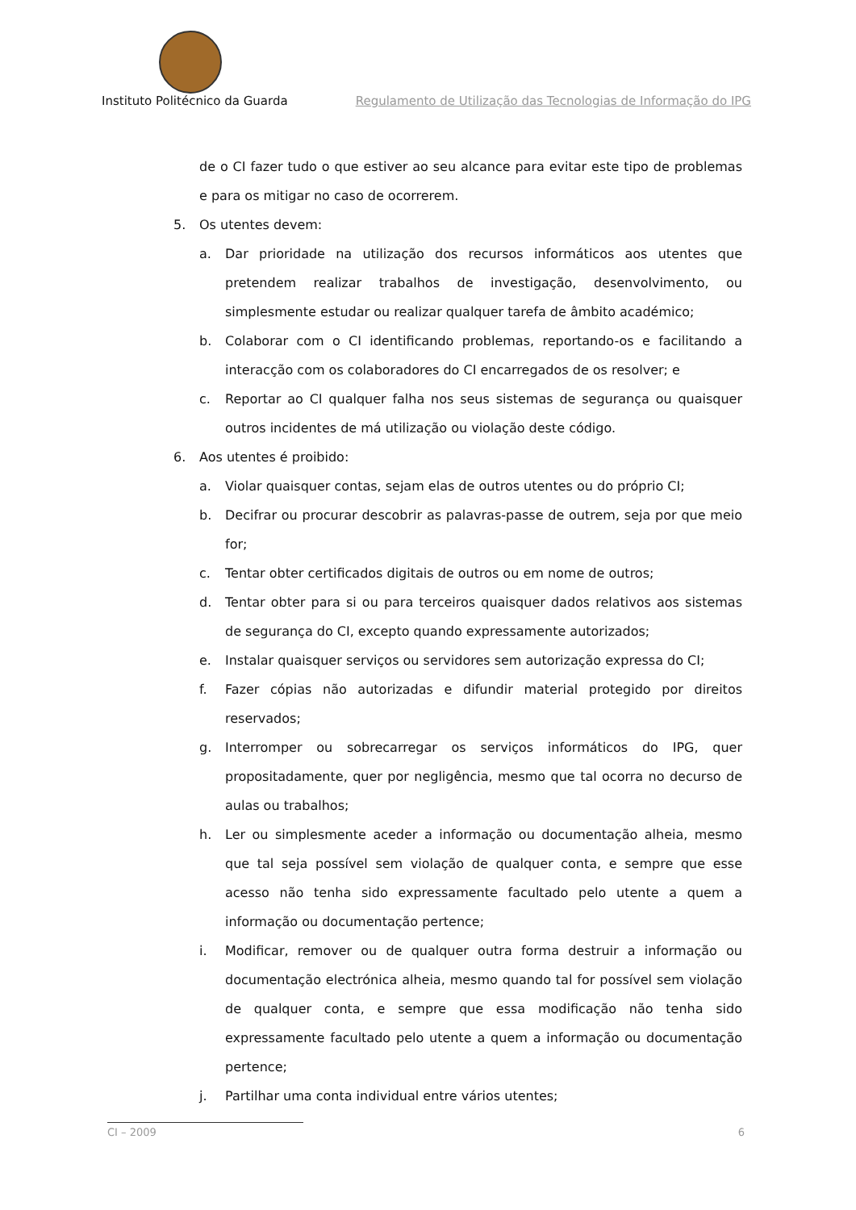Instituto Politécnico da Guarda
Regulamento de Utilização das Tecnologias de Informação do IPG
de o CI fazer tudo o que estiver ao seu alcance para evitar este tipo de problemas e para os mitigar no caso de ocorrerem.
5. Os utentes devem:
a. Dar prioridade na utilização dos recursos informáticos aos utentes que pretendem realizar trabalhos de investigação, desenvolvimento, ou simplesmente estudar ou realizar qualquer tarefa de âmbito académico;
b. Colaborar com o CI identificando problemas, reportando-os e facilitando a interacção com os colaboradores do CI encarregados de os resolver; e
c. Reportar ao CI qualquer falha nos seus sistemas de segurança ou quaisquer outros incidentes de má utilização ou violação deste código.
6. Aos utentes é proibido:
a. Violar quaisquer contas, sejam elas de outros utentes ou do próprio CI;
b. Decifrar ou procurar descobrir as palavras-passe de outrem, seja por que meio for;
c. Tentar obter certificados digitais de outros ou em nome de outros;
d. Tentar obter para si ou para terceiros quaisquer dados relativos aos sistemas de segurança do CI, excepto quando expressamente autorizados;
e. Instalar quaisquer serviços ou servidores sem autorização expressa do CI;
f. Fazer cópias não autorizadas e difundir material protegido por direitos reservados;
g. Interromper ou sobrecarregar os serviços informáticos do IPG, quer propositadamente, quer por negligência, mesmo que tal ocorra no decurso de aulas ou trabalhos;
h. Ler ou simplesmente aceder a informação ou documentação alheia, mesmo que tal seja possível sem violação de qualquer conta, e sempre que esse acesso não tenha sido expressamente facultado pelo utente a quem a informação ou documentação pertence;
i. Modificar, remover ou de qualquer outra forma destruir a informação ou documentação electrónica alheia, mesmo quando tal for possível sem violação de qualquer conta, e sempre que essa modificação não tenha sido expressamente facultado pelo utente a quem a informação ou documentação pertence;
j. Partilhar uma conta individual entre vários utentes;
CI – 2009 6